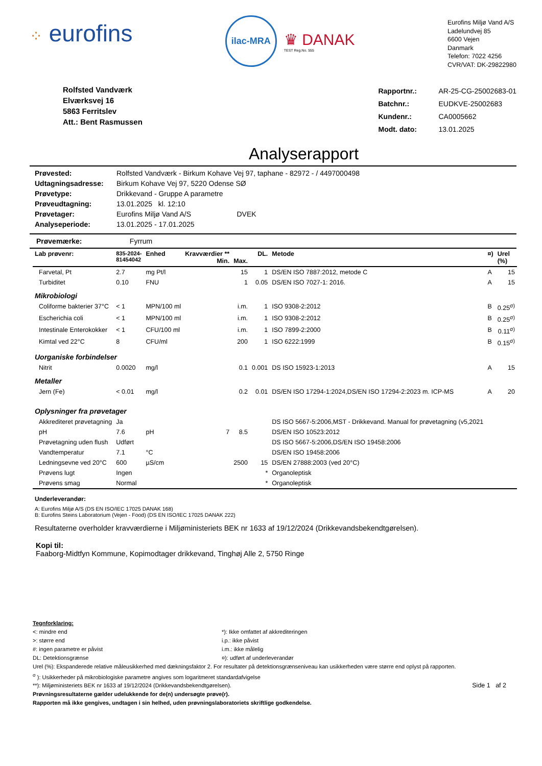⁘ eurofins
ilac-MRA
♛ DANAK
TEST Reg.No. 555
Eurofins Miljø Vand A/S
Ladelundvej 85
6600 Vejen
Danmark
Telefon: 7022 4256
CVR/VAT: DK-29822980
Rolfsted Vandværk
Elværksvej 16
5863 Ferritslev
Att.: Bent Rasmussen
| Rapportnr.: | AR-25-CG-25002683-01 |
| Batchnr.: | EUDKVE-25002683 |
| Kundenr.: | CA0005662 |
| Modt. dato: | 13.01.2025 |
Analyserapport
| Prøvested: | Rolfsted Vandværk - Birkum Kohave Vej 97, taphane - 82972 - / 4497000498 |
| Udtagningsadresse: | Birkum Kohave Vej 97, 5220 Odense SØ |
| Prøvetype: | Drikkevand - Gruppe A parametre |
| Prøveudtagning: | 13.01.2025 kl. 12:10 |
| Prøvetager: | Eurofins Miljø Vand A/S DVEK |
| Analyseperiode: | 13.01.2025 - 17.01.2025 |
Prøvemærke: Fyrrum
| Lab prøvenr: | 835-2024- 81454042 | Enhed | Kravværdier ** Min. | Max. | DL. | Metode | ¤) | Urel (%) |
| --- | --- | --- | --- | --- | --- | --- | --- | --- |
| Farvetal, Pt | 2.7 | mg Pt/l | | 15 | 1 | DS/EN ISO 7887:2012, metode C | A | 15 |
| Turbiditet | 0.10 | FNU | | 1 | 0.05 | DS/EN ISO 7027-1: 2016. | A | 15 |
| Mikrobiologi | | | | | | | | |
| Coliforme bakterier 37°C | < 1 | MPN/100 ml | | i.m. | 1 | ISO 9308-2:2012 | B | 0.25<sup>σ)</sup> |
| Escherichia coli | < 1 | MPN/100 ml | | i.m. | 1 | ISO 9308-2:2012 | B | 0.25<sup>σ)</sup> |
| Intestinale Enterokokker | < 1 | CFU/100 ml | | i.m. | 1 | ISO 7899-2:2000 | B | 0.11<sup>σ)</sup> |
| Kimtal ved 22°C | 8 | CFU/ml | | 200 | 1 | ISO 6222:1999 | B | 0.15<sup>σ)</sup> |
| Uorganiske forbindelser | | | | | | | | |
| Nitrit | 0.0020 | mg/l | | 0.1 | 0.001 | DS ISO 15923-1:2013 | A | 15 |
| Metaller | | | | | | | | |
| Jern (Fe) | < 0.01 | mg/l | | 0.2 | 0.01 | DS/EN ISO 17294-1:2024,DS/EN ISO 17294-2:2023 m. ICP-MS | A | 20 |
| Oplysninger fra prøvetager | | | | | | | | |
| Akkrediteret prøvetagning | Ja | | | | | DS ISO 5667-5:2006,MST - Drikkevand. Manual for prøvetagning (v5,2021 | | |
| pH | 7.6 | pH | 7 | 8.5 | | DS/EN ISO 10523:2012 | | |
| Prøvetagning uden flush | Udført | | | | | DS ISO 5667-5:2006,DS/EN ISO 19458:2006 | | |
| Vandtemperatur | 7.1 | °C | | | | DS/EN ISO 19458:2006 | | |
| Ledningsevne ved 20°C | 600 | µS/cm | | 2500 | 15 | DS/EN 27888:2003 (ved 20°C) | | |
| Prøvens lugt | Ingen | | | | * | Organoleptisk | | |
| Prøvens smag | Normal | | | | * | Organoleptisk | | |
Underleverandør:
A: Eurofins Miljø A/S (DS EN ISO/IEC 17025 DANAK 168)
B: Eurofins Steins Laboratorium (Vejen - Food) (DS EN ISO/IEC 17025 DANAK 222)
Resultaterne overholder kravværdierne i Miljøministeriets BEK nr 1633 af 19/12/2024 (Drikkevandsbekendtgørelsen).
Kopi til:
Faaborg-Midtfyn Kommune, Kopimodtager drikkevand, Tinghøj Alle 2, 5750 Ringe
Tegnforklaring:
<: mindre end
>: større end
#: ingen parametre er påvist
DL: Detektionsgrænse
*): Ikke omfattet af akkrediteringen
i.p.: ikke påvist
i.m.: ikke målelig
¤): udført af underleverandør
Urel (%): Ekspanderede relative måleusikkerhed med dækningsfaktor 2. For resultater på detektionsgrænseniveau kan usikkerheden være større end oplyst på rapporten.
<sup>σ</sup> ): Usikkerheder på mikrobiologiske parametre angives som logaritmeret standardafvigelse
**): Miljøministeriets BEK nr 1633 af 19/12/2024 (Drikkevandsbekendtgørelsen). Side 1 af 2
Prøvningsresultaterne gælder udelukkende for de(n) undersøgte prøve(r).
Rapporten må ikke gengives, undtagen i sin helhed, uden prøvningslaboratoriets skriftlige godkendelse.